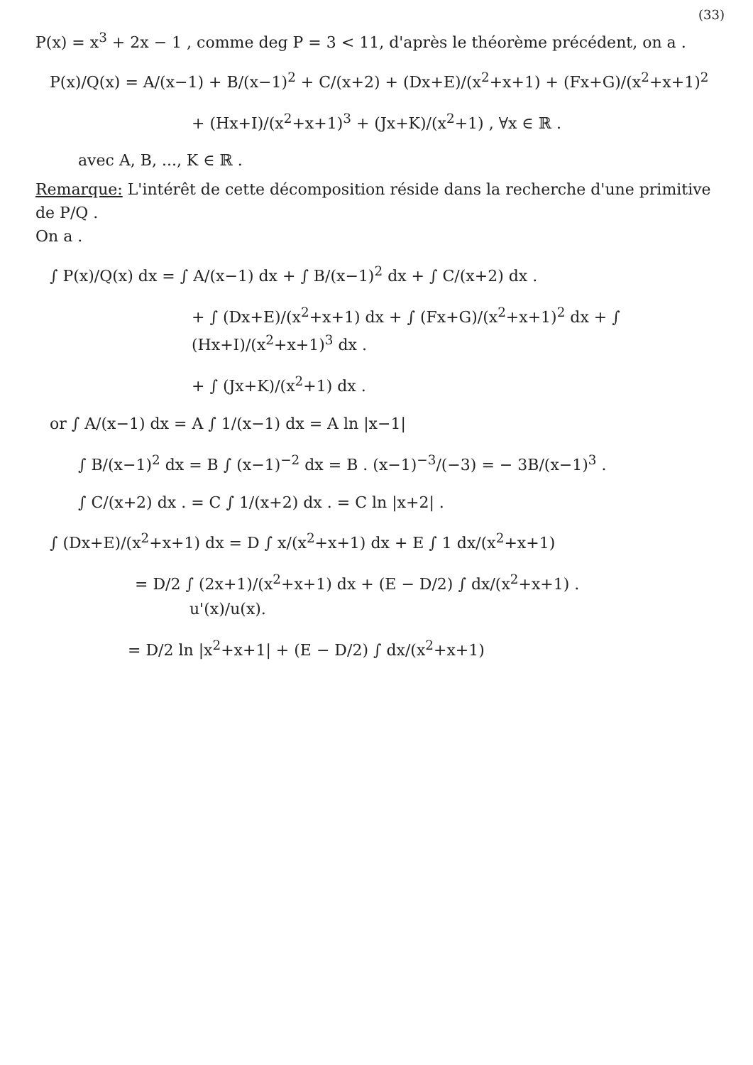(33)
P(x) = x<sup>3</sup> + 2x − 1 , comme deg P = 3 < 11, d'après le théorème précédent, on a .
P(x)/Q(x) = A/(x−1) + B/(x−1)<sup>2</sup> + C/(x+2) + (Dx+E)/(x<sup>2</sup>+x+1) + (Fx+G)/(x<sup>2</sup>+x+1)<sup>2</sup>
+ (Hx+I)/(x<sup>2</sup>+x+1)<sup>3</sup> + (Jx+K)/(x<sup>2</sup>+1) , ∀x ∈ ℝ .
avec A, B, ..., K ∈ ℝ .
Remarque: L'intérêt de cette décomposition réside dans la recherche d'une primitive de P/Q .
On a .
∫ P(x)/Q(x) dx = ∫ A/(x−1) dx + ∫ B/(x−1)<sup>2</sup> dx + ∫ C/(x+2) dx .
+ ∫ (Dx+E)/(x<sup>2</sup>+x+1) dx + ∫ (Fx+G)/(x<sup>2</sup>+x+1)<sup>2</sup> dx + ∫ (Hx+I)/(x<sup>2</sup>+x+1)<sup>3</sup> dx .
+ ∫ (Jx+K)/(x<sup>2</sup>+1) dx .
or ∫ A/(x−1) dx = A ∫ 1/(x−1) dx = A ln |x−1|
∫ B/(x−1)<sup>2</sup> dx = B ∫ (x−1)<sup>−2</sup> dx = B . (x−1)<sup>−3</sup>/(−3) = − 3B/(x−1)<sup>3</sup> .
∫ C/(x+2) dx . = C ∫ 1/(x+2) dx . = C ln |x+2| .
∫ (Dx+E)/(x<sup>2</sup>+x+1) dx = D ∫ x/(x<sup>2</sup>+x+1) dx + E ∫ 1 dx/(x<sup>2</sup>+x+1)
= D/2 ∫ (2x+1)/(x<sup>2</sup>+x+1) dx + (E − D/2) ∫ dx/(x<sup>2</sup>+x+1) .
u'(x)/u(x).
= D/2 ln |x<sup>2</sup>+x+1| + (E − D/2) ∫ dx/(x<sup>2</sup>+x+1)